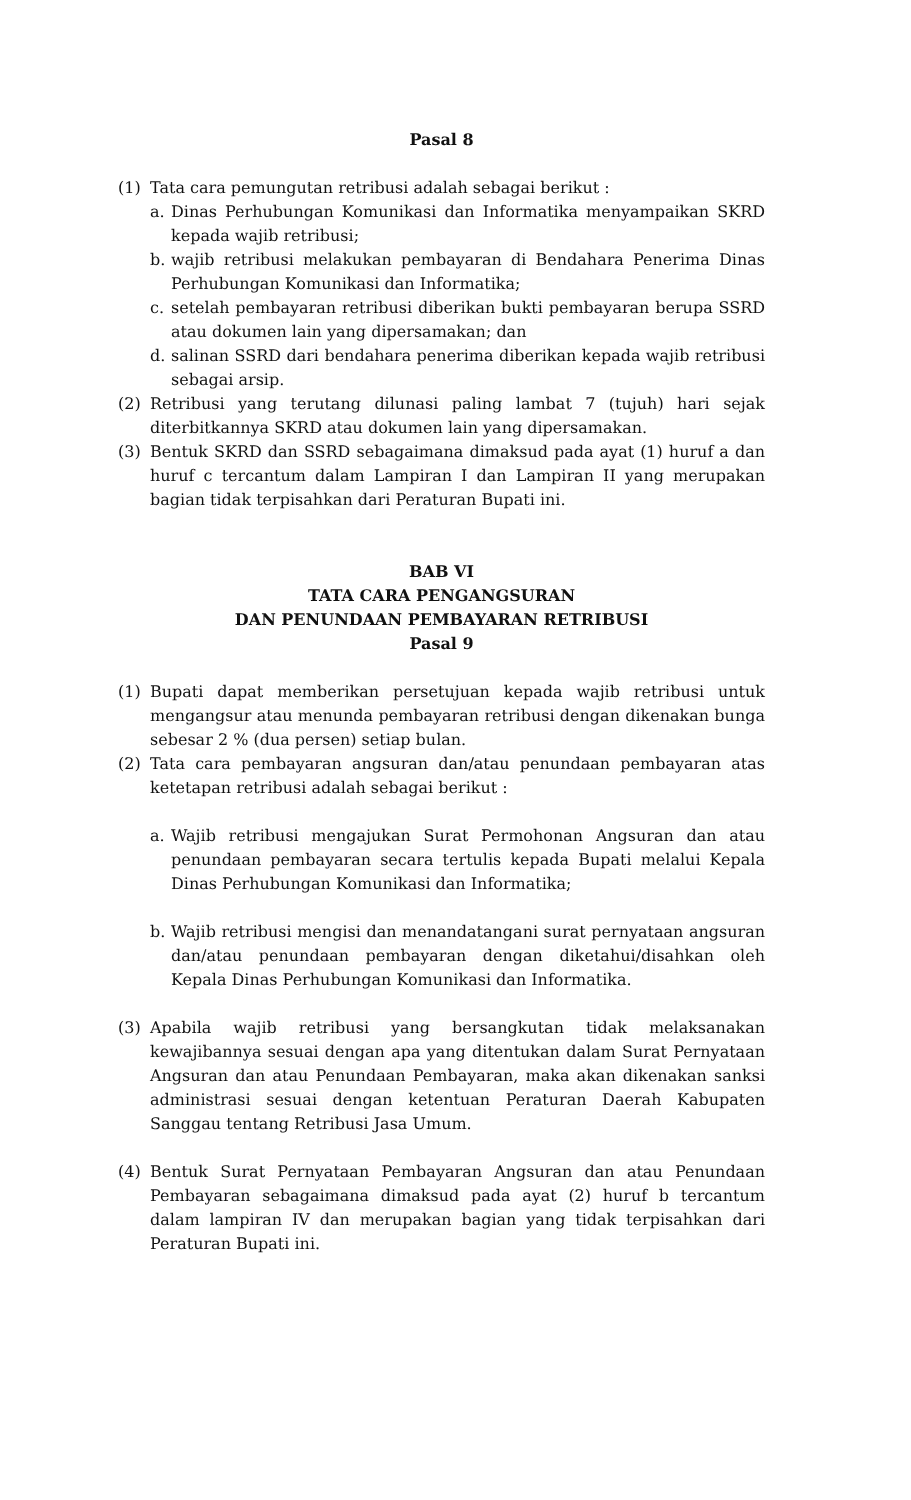Pasal 8
(1) Tata cara pemungutan retribusi adalah sebagai berikut :
a. Dinas Perhubungan Komunikasi dan Informatika menyampaikan SKRD kepada wajib retribusi;
b. wajib retribusi melakukan pembayaran di Bendahara Penerima Dinas Perhubungan Komunikasi dan Informatika;
c. setelah pembayaran retribusi diberikan bukti pembayaran berupa SSRD atau dokumen lain yang dipersamakan; dan
d. salinan SSRD dari bendahara penerima diberikan kepada wajib retribusi sebagai arsip.
(2) Retribusi yang terutang dilunasi paling lambat 7 (tujuh) hari sejak diterbitkannya SKRD atau dokumen lain yang dipersamakan.
(3) Bentuk SKRD dan SSRD sebagaimana dimaksud pada ayat (1) huruf a dan huruf c tercantum dalam Lampiran I dan Lampiran II yang merupakan bagian tidak terpisahkan dari Peraturan Bupati ini.
BAB VI
TATA CARA PENGANGSURAN
DAN PENUNDAAN PEMBAYARAN RETRIBUSI
Pasal 9
(1) Bupati dapat memberikan persetujuan kepada wajib retribusi untuk mengangsur atau menunda pembayaran retribusi dengan dikenakan bunga sebesar 2 % (dua persen) setiap bulan.
(2) Tata cara pembayaran angsuran dan/atau penundaan pembayaran atas ketetapan retribusi adalah sebagai berikut :
a. Wajib retribusi mengajukan Surat Permohonan Angsuran dan atau penundaan pembayaran secara tertulis kepada Bupati melalui Kepala Dinas Perhubungan Komunikasi dan Informatika;
b. Wajib retribusi mengisi dan menandatangani surat pernyataan angsuran dan/atau penundaan pembayaran dengan diketahui/disahkan oleh Kepala Dinas Perhubungan Komunikasi dan Informatika.
(3) Apabila wajib retribusi yang bersangkutan tidak melaksanakan kewajibannya sesuai dengan apa yang ditentukan dalam Surat Pernyataan Angsuran dan atau Penundaan Pembayaran, maka akan dikenakan sanksi administrasi sesuai dengan ketentuan Peraturan Daerah Kabupaten Sanggau tentang Retribusi Jasa Umum.
(4) Bentuk Surat Pernyataan Pembayaran Angsuran dan atau Penundaan Pembayaran sebagaimana dimaksud pada ayat (2) huruf b tercantum dalam lampiran IV dan merupakan bagian yang tidak terpisahkan dari Peraturan Bupati ini.